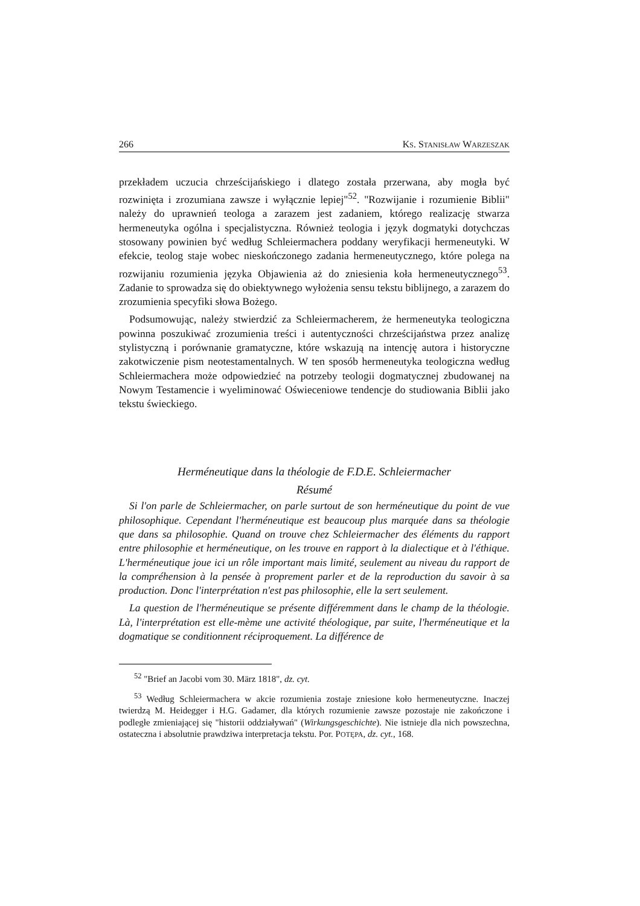266 KS. STANISŁAW WARZESZAK
przekładem uczucia chrześcijańskiego i dlatego została przerwana, aby mogła być rozwinięta i zrozumiana zawsze i wyłącznie lepiej"<sup>52</sup>. "Rozwijanie i rozumienie Biblii" należy do uprawnień teologa a zarazem jest zadaniem, którego realizację stwarza hermeneutyka ogólna i specjalistyczna. Również teologia i język dogmatyki dotychczas stosowany powinien być według Schleiermachera poddany weryfikacji hermeneutyki. W efekcie, teolog staje wobec nieskończonego zadania hermeneutycznego, które polega na rozwijaniu rozumienia języka Objawienia aż do zniesienia koła hermeneutycznego<sup>53</sup>. Zadanie to sprowadza się do obiektywnego wyłożenia sensu tekstu biblijnego, a zarazem do zrozumienia specyfiki słowa Bożego.
Podsumowując, należy stwierdzić za Schleiermacherem, że hermeneutyka teologiczna powinna poszukiwać zrozumienia treści i autentyczności chrześcijaństwa przez analizę stylistyczną i porównanie gramatyczne, które wskazują na intencję autora i historyczne zakotwiczenie pism neotestamentalnych. W ten sposób hermeneutyka teologiczna według Schleiermachera może odpowiedzieć na potrzeby teologii dogmatycznej zbudowanej na Nowym Testamencie i wyeliminować Oświeceniowe tendencje do studiowania Biblii jako tekstu świeckiego.
Herméneutique dans la théologie de F.D.E. Schleiermacher
Résumé
Si l'on parle de Schleiermacher, on parle surtout de son herméneutique du point de vue philosophique. Cependant l'herméneutique est beaucoup plus marquée dans sa théologie que dans sa philosophie. Quand on trouve chez Schleiermacher des éléments du rapport entre philosophie et herméneutique, on les trouve en rapport à la dialectique et à l'éthique. L'herméneutique joue ici un rôle important mais limité, seulement au niveau du rapport de la compréhension à la pensée à proprement parler et de la reproduction du savoir à sa production. Donc l'interprétation n'est pas philosophie, elle la sert seulement.
La question de l'herméneutique se présente différemment dans le champ de la théologie. Là, l'interprétation est elle-mème une activité théologique, par suite, l'herméneutique et la dogmatique se conditionnent réciproquement. La différence de
<sup>52</sup> "Brief an Jacobi vom 30. März 1818", dz. cyt.
<sup>53</sup> Według Schleiermachera w akcie rozumienia zostaje zniesione koło hermeneutyczne. Inaczej twierdzą M. Heidegger i H.G. Gadamer, dla których rozumienie zawsze pozostaje nie zakończone i podległe zmieniającej się "historii oddziaływań" (Wirkungsgeschichte). Nie istnieje dla nich powszechna, ostateczna i absolutnie prawdziwa interpretacja tekstu. Por. POTĘPA, dz. cyt., 168.